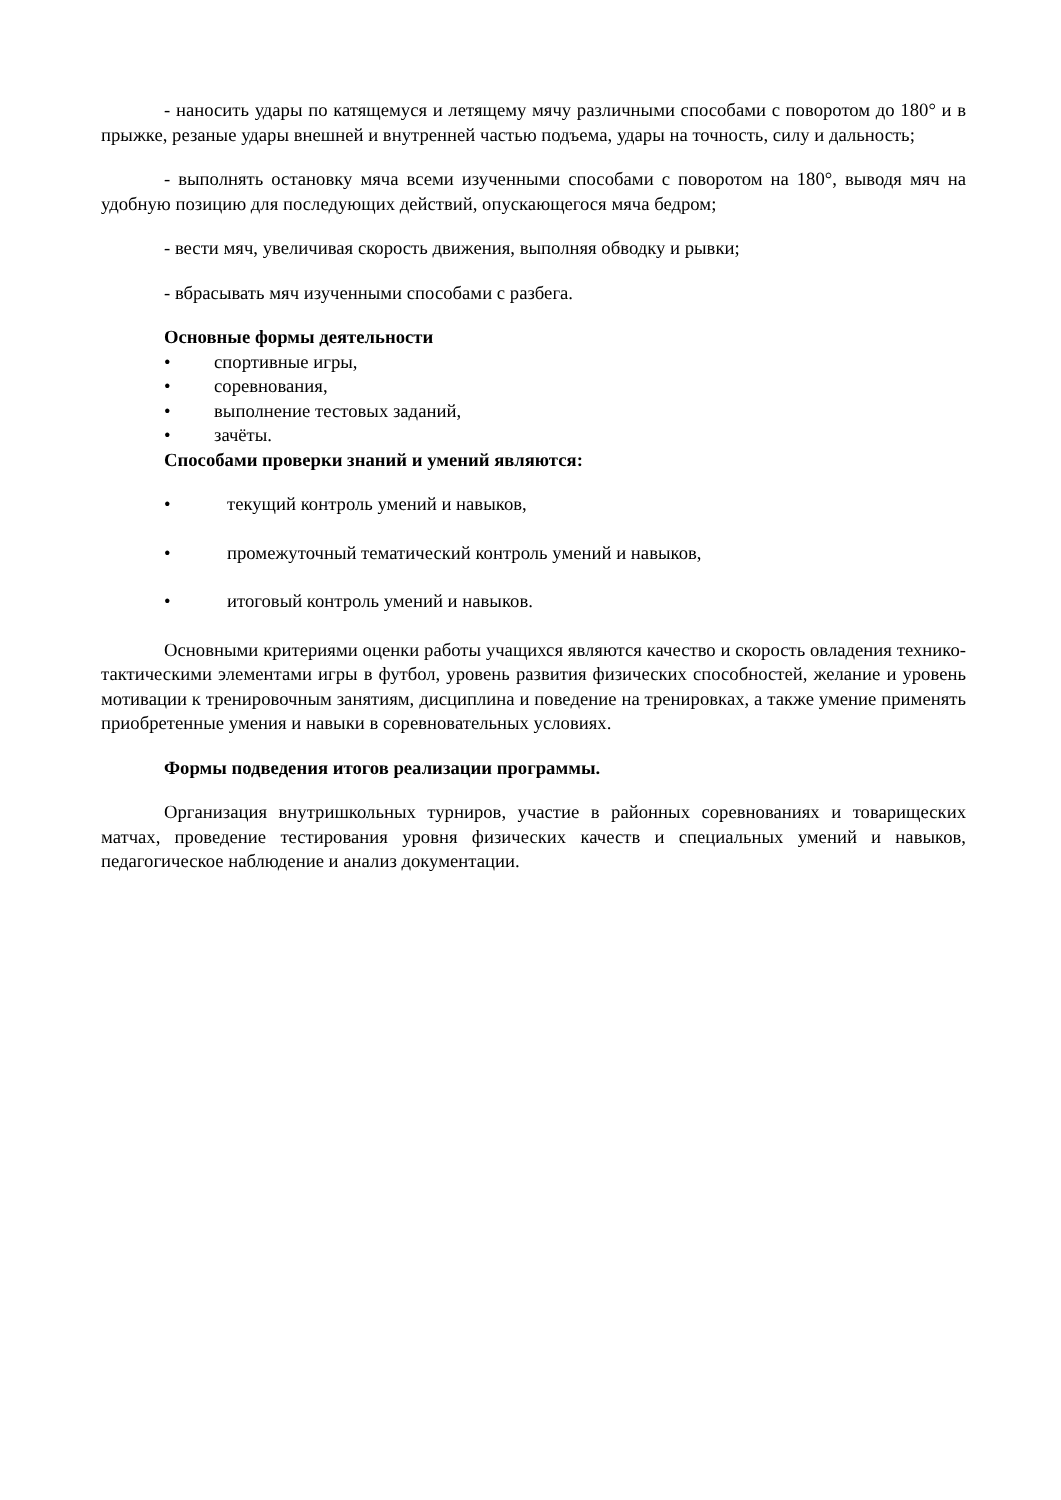- наносить удары по катящемуся и летящему мячу различными способами с поворотом до 180° и в прыжке, резаные удары внешней и внутренней частью подъема, удары на точность, силу и дальность;
- выполнять остановку мяча всеми изученными способами с поворотом на 180°, выводя мяч на удобную позицию для последующих действий, опускающегося мяча бедром;
- вести мяч, увеличивая скорость движения, выполняя обводку и рывки;
- вбрасывать мяч изученными способами с разбега.
Основные формы деятельности
• спортивные игры,
• соревнования,
• выполнение тестовых заданий,
• зачёты.
Способами проверки знаний и умений являются:
• текущий контроль умений и навыков,
• промежуточный тематический контроль умений и навыков,
• итоговый контроль умений и навыков.
Основными критериями оценки работы учащихся являются качество и скорость овладения технико-тактическими элементами игры в футбол, уровень развития физических способностей, желание и уровень мотивации к тренировочным занятиям, дисциплина и поведение на тренировках, а также умение применять приобретенные умения и навыки в соревновательных условиях.
Формы подведения итогов реализации программы.
Организация внутришкольных турниров, участие в районных соревнованиях и товарищеских матчах, проведение тестирования уровня физических качеств и специальных умений и навыков, педагогическое наблюдение и анализ документации.